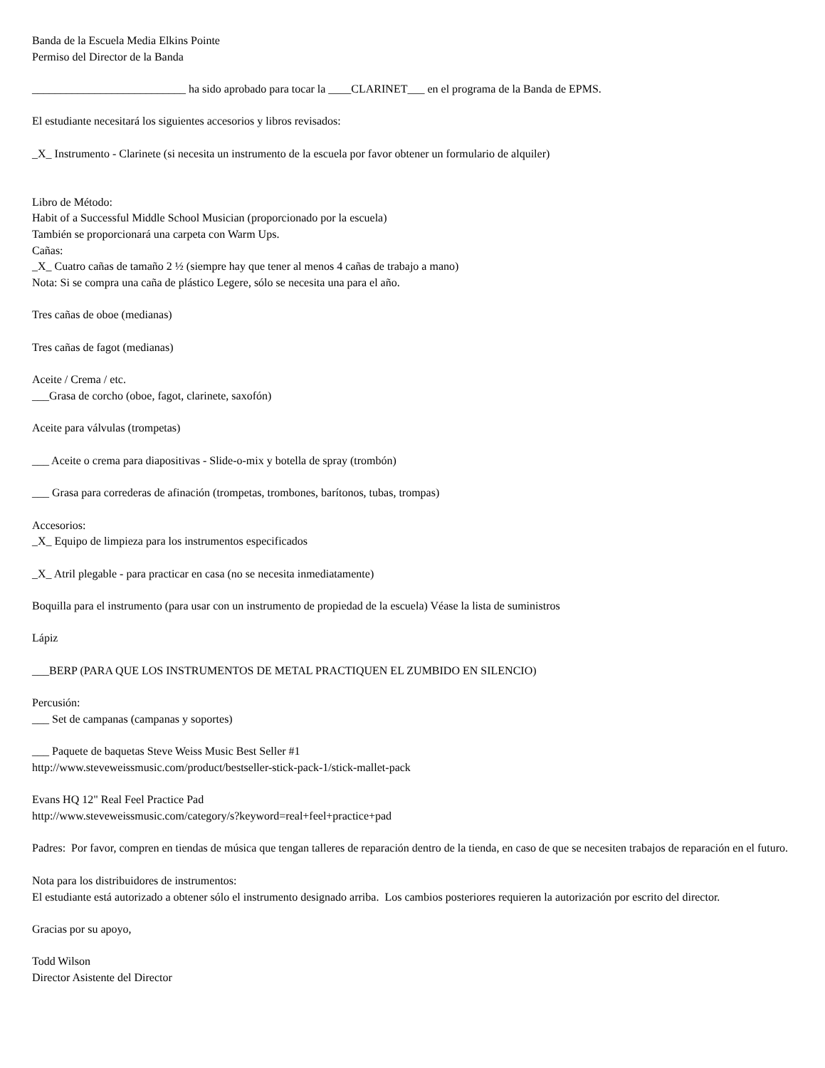Banda de la Escuela Media Elkins Pointe
Permiso del Director de la Banda
___________________________ ha sido aprobado para tocar la ____CLARINET___ en el programa de la Banda de EPMS.
El estudiante necesitará los siguientes accesorios y libros revisados:
_X_ Instrumento - Clarinete (si necesita un instrumento de la escuela por favor obtener un formulario de alquiler)
Libro de Método:
Habit of a Successful Middle School Musician (proporcionado por la escuela)
También se proporcionará una carpeta con Warm Ups.
Cañas:
_X_ Cuatro cañas de tamaño 2 ½ (siempre hay que tener al menos 4 cañas de trabajo a mano)
Nota: Si se compra una caña de plástico Legere, sólo se necesita una para el año.
Tres cañas de oboe (medianas)
Tres cañas de fagot (medianas)
Aceite / Crema / etc.
___Grasa de corcho (oboe, fagot, clarinete, saxofón)
Aceite para válvulas (trompetas)
___ Aceite o crema para diapositivas - Slide-o-mix y botella de spray (trombón)
___ Grasa para correderas de afinación (trompetas, trombones, barítonos, tubas, trompas)
Accesorios:
_X_ Equipo de limpieza para los instrumentos especificados
_X_ Atril plegable - para practicar en casa (no se necesita inmediatamente)
Boquilla para el instrumento (para usar con un instrumento de propiedad de la escuela) Véase la lista de suministros
Lápiz
___BERP (PARA QUE LOS INSTRUMENTOS DE METAL PRACTIQUEN EL ZUMBIDO EN SILENCIO)
Percusión:
___ Set de campanas (campanas y soportes)
___ Paquete de baquetas Steve Weiss Music Best Seller #1
http://www.steveweissmusic.com/product/bestseller-stick-pack-1/stick-mallet-pack
Evans HQ 12" Real Feel Practice Pad
http://www.steveweissmusic.com/category/s?keyword=real+feel+practice+pad
Padres: Por favor, compren en tiendas de música que tengan talleres de reparación dentro de la tienda, en caso de que se necesiten trabajos de reparación en el futuro.
Nota para los distribuidores de instrumentos:
El estudiante está autorizado a obtener sólo el instrumento designado arriba. Los cambios posteriores requieren la autorización por escrito del director.
Gracias por su apoyo,
Todd Wilson
Director Asistente del Director